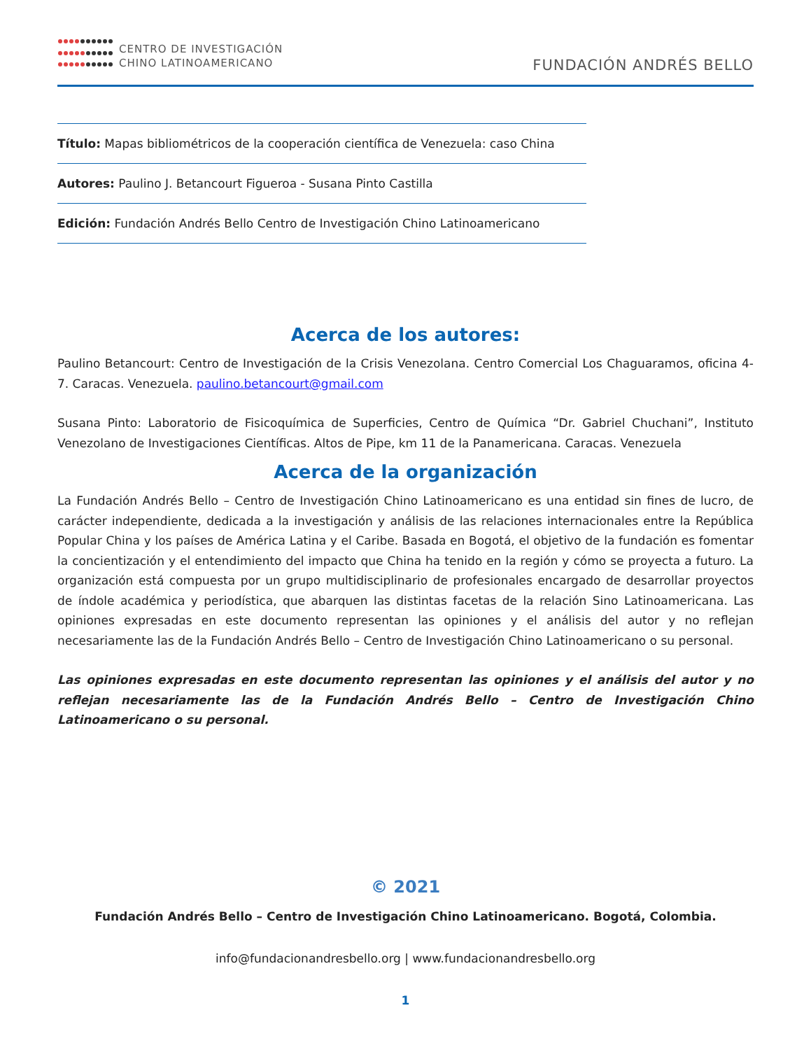CENTRO DE INVESTIGACIÓN
CHINO LATINOAMERICANO
FUNDACIÓN ANDRÉS BELLO
Título: Mapas bibliométricos de la cooperación científica de Venezuela: caso China
Autores: Paulino J. Betancourt Figueroa - Susana Pinto Castilla
Edición: Fundación Andrés Bello Centro de Investigación Chino Latinoamericano
Acerca de los autores:
Paulino Betancourt: Centro de Investigación de la Crisis Venezolana. Centro Comercial Los Chaguaramos, oficina 4-7. Caracas. Venezuela. paulino.betancourt@gmail.com
Susana Pinto: Laboratorio de Fisicoquímica de Superficies, Centro de Química “Dr. Gabriel Chuchani”, Instituto Venezolano de Investigaciones Científicas. Altos de Pipe, km 11 de la Panamericana. Caracas. Venezuela
Acerca de la organización
La Fundación Andrés Bello – Centro de Investigación Chino Latinoamericano es una entidad sin fines de lucro, de carácter independiente, dedicada a la investigación y análisis de las relaciones internacionales entre la República Popular China y los países de América Latina y el Caribe. Basada en Bogotá, el objetivo de la fundación es fomentar la concientización y el entendimiento del impacto que China ha tenido en la región y cómo se proyecta a futuro. La organización está compuesta por un grupo multidisciplinario de profesionales encargado de desarrollar proyectos de índole académica y periodística, que abarquen las distintas facetas de la relación Sino Latinoamericana. Las opiniones expresadas en este documento representan las opiniones y el análisis del autor y no reflejan necesariamente las de la Fundación Andrés Bello – Centro de Investigación Chino Latinoamericano o su personal.
Las opiniones expresadas en este documento representan las opiniones y el análisis del autor y no reflejan necesariamente las de la Fundación Andrés Bello – Centro de Investigación Chino Latinoamericano o su personal.
© 2021
Fundación Andrés Bello – Centro de Investigación Chino Latinoamericano. Bogotá, Colombia.
info@fundacionandresbello.org | www.fundacionandresbello.org
1